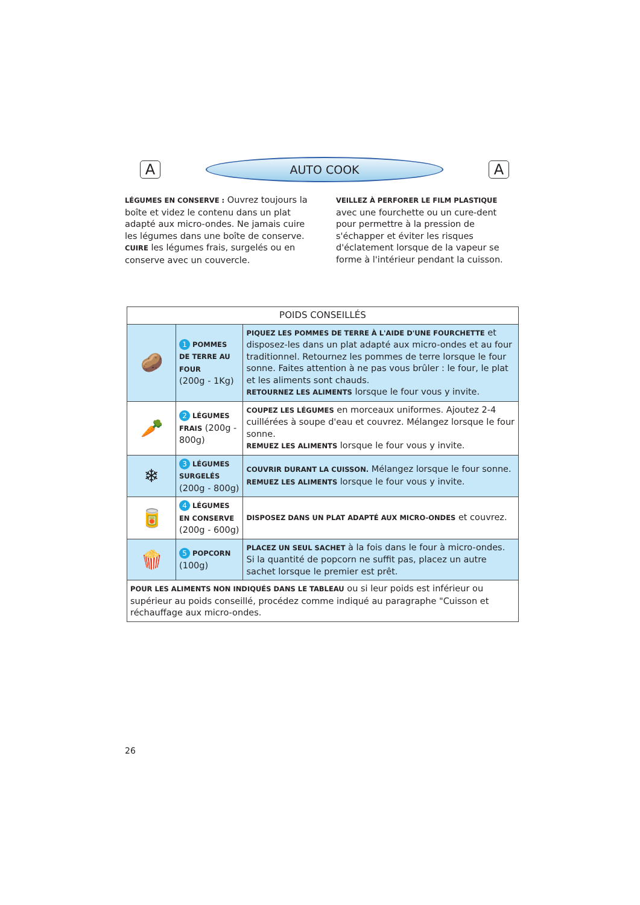A
AUTO COOK
A
LÉGUMES EN CONSERVE : Ouvrez toujours la boîte et videz le contenu dans un plat adapté aux micro-ondes. Ne jamais cuire les légumes dans une boîte de conserve.
CUIRE les légumes frais, surgelés ou en conserve avec un couvercle.
VEILLEZ À PERFORER LE FILM PLASTIQUE avec une fourchette ou un cure-dent pour permettre à la pression de s'échapper et éviter les risques d'éclatement lorsque de la vapeur se forme à l'intérieur pendant la cuisson.
| POIDS CONSEILLÉS | | |
| --- | --- | --- |
| 🥔 | 1 POMMES DE TERRE AU FOUR (200g - 1Kg) | PIQUEZ LES POMMES DE TERRE À L'AIDE D'UNE FOURCHETTE et disposez-les dans un plat adapté aux micro-ondes et au four traditionnel. Retournez les pommes de terre lorsque le four sonne. Faites attention à ne pas vous brûler : le four, le plat et les aliments sont chauds. RETOURNEZ LES ALIMENTS lorsque le four vous y invite. |
| 🥕 | 2 LÉGUMES FRAIS (200g - 800g) | COUPEZ LES LÉGUMES en morceaux uniformes. Ajoutez 2-4 cuillérées à soupe d'eau et couvrez. Mélangez lorsque le four sonne. REMUEZ LES ALIMENTS lorsque le four vous y invite. |
| ❄ | 3 LÉGUMES SURGELÉS (200g - 800g) | COUVRIR DURANT LA CUISSON. Mélangez lorsque le four sonne. REMUEZ LES ALIMENTS lorsque le four vous y invite. |
| 🥫 | 4 LÉGUMES EN CONSERVE (200g - 600g) | DISPOSEZ DANS UN PLAT ADAPTÉ AUX MICRO-ONDES et couvrez. |
| 🍿 | 5 POPCORN (100g) | PLACEZ UN SEUL SACHET à la fois dans le four à micro-ondes. Si la quantité de popcorn ne suffit pas, placez un autre sachet lorsque le premier est prêt. |
| POUR LES ALIMENTS NON INDIQUÉS DANS LE TABLEAU ou si leur poids est inférieur ou supérieur au poids conseillé, procédez comme indiqué au paragraphe "Cuisson et réchauffage aux micro-ondes. | | |
26